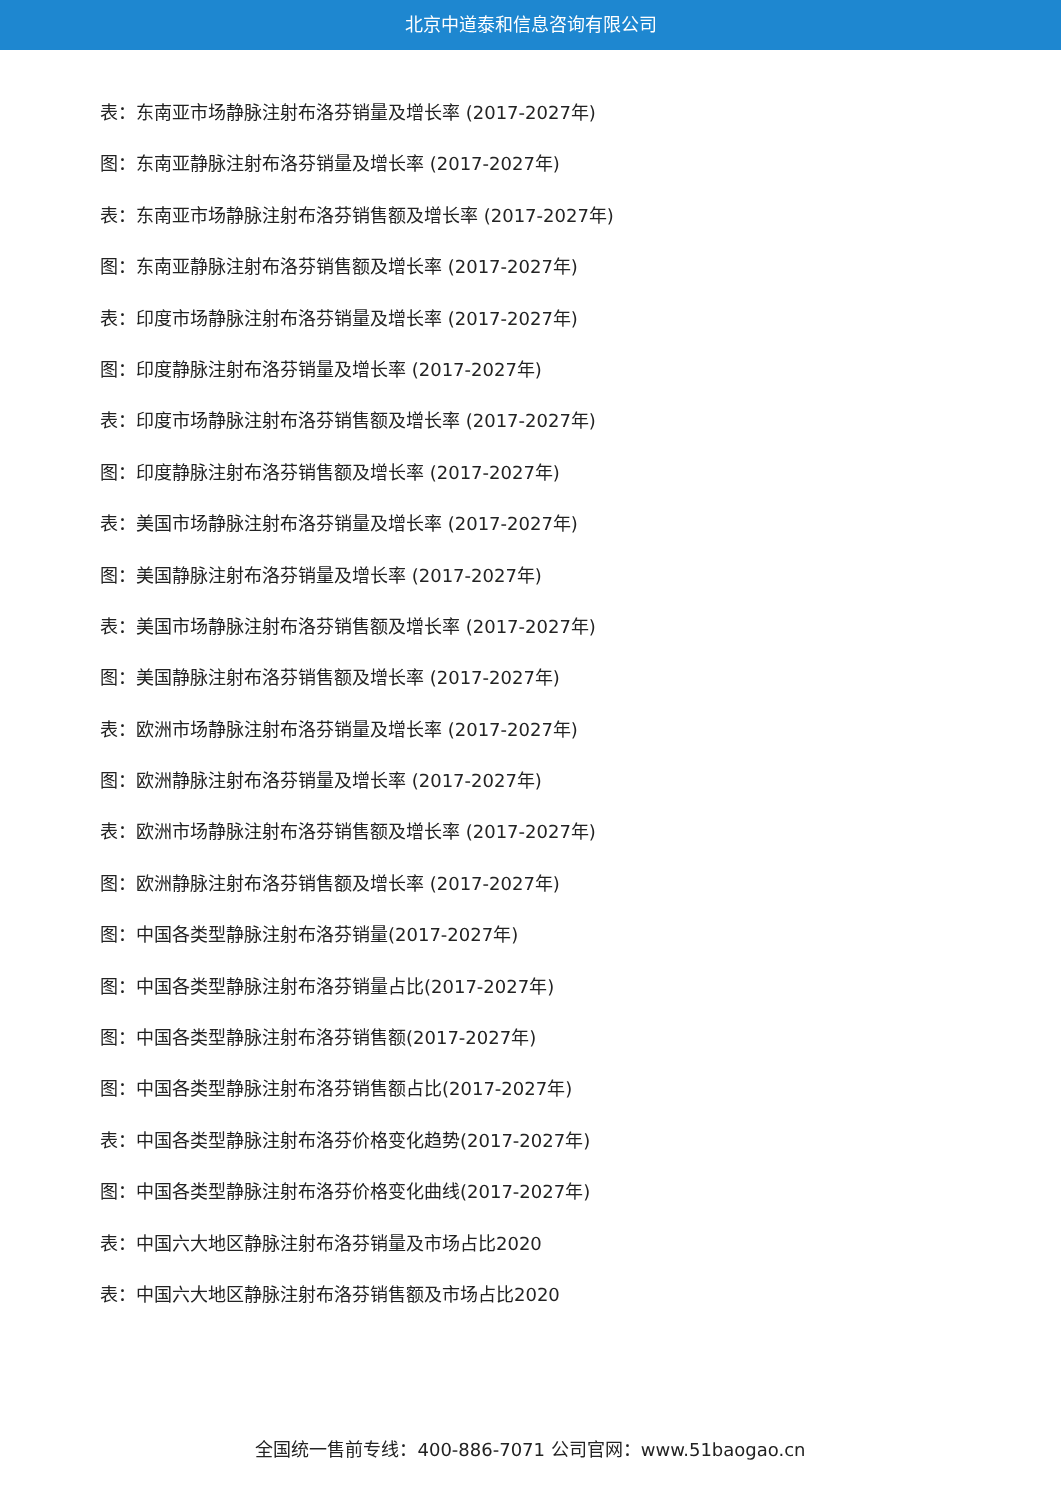北京中道泰和信息咨询有限公司
表：东南亚市场静脉注射布洛芬销量及增长率 (2017-2027年)
图：东南亚静脉注射布洛芬销量及增长率 (2017-2027年)
表：东南亚市场静脉注射布洛芬销售额及增长率 (2017-2027年)
图：东南亚静脉注射布洛芬销售额及增长率 (2017-2027年)
表：印度市场静脉注射布洛芬销量及增长率 (2017-2027年)
图：印度静脉注射布洛芬销量及增长率 (2017-2027年)
表：印度市场静脉注射布洛芬销售额及增长率 (2017-2027年)
图：印度静脉注射布洛芬销售额及增长率 (2017-2027年)
表：美国市场静脉注射布洛芬销量及增长率 (2017-2027年)
图：美国静脉注射布洛芬销量及增长率 (2017-2027年)
表：美国市场静脉注射布洛芬销售额及增长率 (2017-2027年)
图：美国静脉注射布洛芬销售额及增长率 (2017-2027年)
表：欧洲市场静脉注射布洛芬销量及增长率 (2017-2027年)
图：欧洲静脉注射布洛芬销量及增长率 (2017-2027年)
表：欧洲市场静脉注射布洛芬销售额及增长率 (2017-2027年)
图：欧洲静脉注射布洛芬销售额及增长率 (2017-2027年)
图：中国各类型静脉注射布洛芬销量(2017-2027年)
图：中国各类型静脉注射布洛芬销量占比(2017-2027年)
图：中国各类型静脉注射布洛芬销售额(2017-2027年)
图：中国各类型静脉注射布洛芬销售额占比(2017-2027年)
表：中国各类型静脉注射布洛芬价格变化趋势(2017-2027年)
图：中国各类型静脉注射布洛芬价格变化曲线(2017-2027年)
表：中国六大地区静脉注射布洛芬销量及市场占比2020
表：中国六大地区静脉注射布洛芬销售额及市场占比2020
全国统一售前专线：400-886-7071 公司官网：www.51baogao.cn